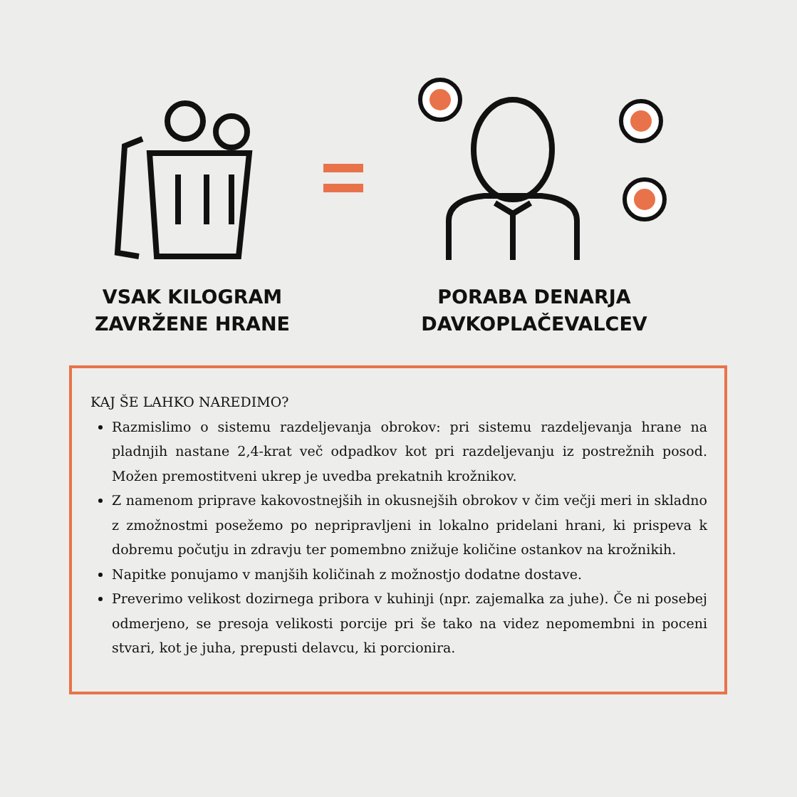VSAK KILOGRAM
ZAVRŽENE HRANE
PORABA DENARJA
DAVKOPLAČEVALCEV
KAJ ŠE LAHKO NAREDIMO?
Razmislimo o sistemu razdeljevanja obrokov: pri sistemu razdeljevanja hrane na pladnjih nastane 2,4-krat več odpadkov kot pri razdeljevanju iz postrežnih posod. Možen premostitveni ukrep je uvedba prekatnih krožnikov.
Z namenom priprave kakovostnejših in okusnejših obrokov v čim večji meri in skladno z zmožnostmi posežemo po nepripravljeni in lokalno pridelani hrani, ki prispeva k dobremu počutju in zdravju ter pomembno znižuje količine ostankov na krožnikih.
Napitke ponujamo v manjših količinah z možnostjo dodatne dostave.
Preverimo velikost dozirnega pribora v kuhinji (npr. zajemalka za juhe). Če ni posebej odmerjeno, se presoja velikosti porcije pri še tako na videz nepomembni in poceni stvari, kot je juha, prepusti delavcu, ki porcionira.